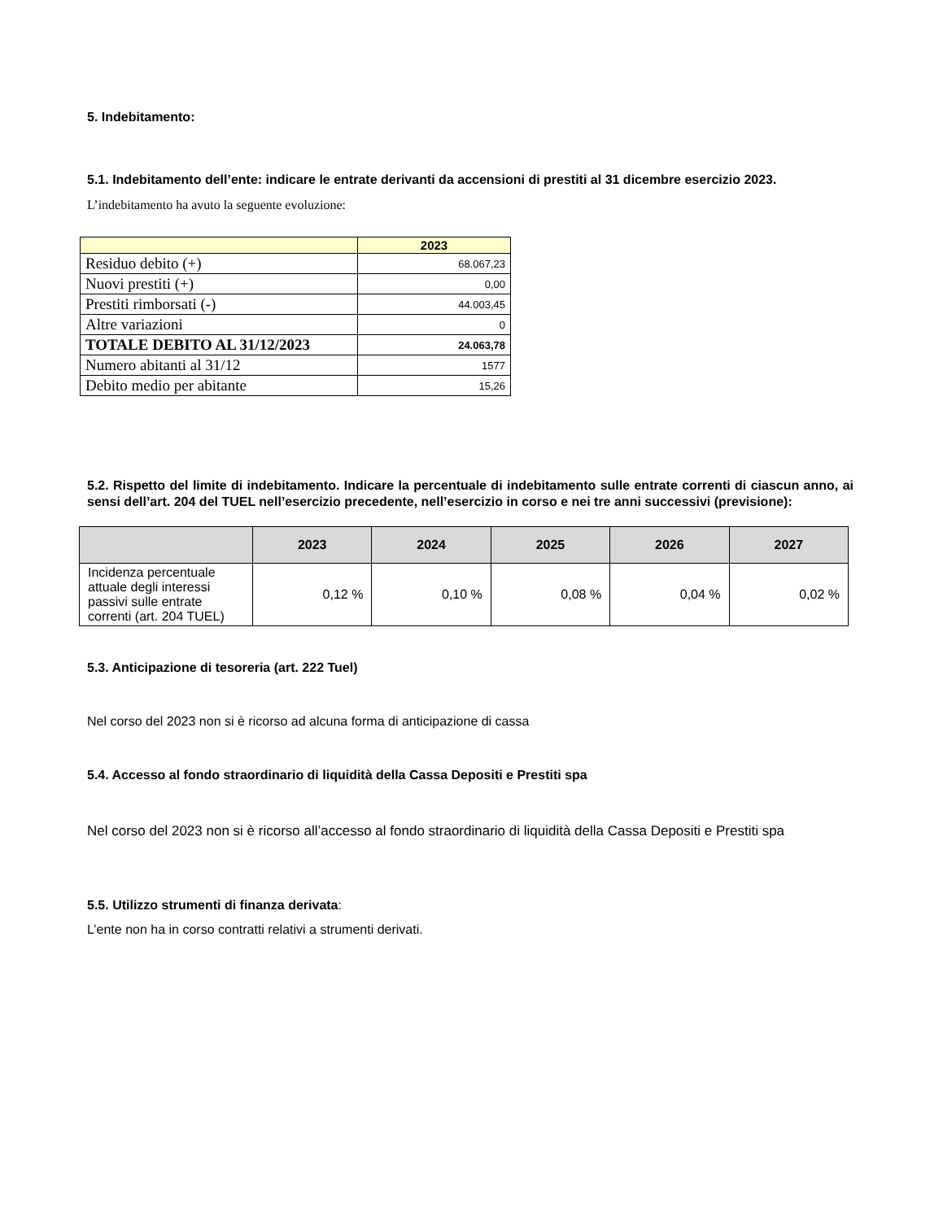5. Indebitamento:
5.1. Indebitamento dell’ente: indicare le entrate derivanti da accensioni di prestiti al 31 dicembre esercizio 2023.
L’indebitamento ha avuto la seguente evoluzione:
| | 2023 |
| Residuo debito (+) | 68.067,23 |
| Nuovi prestiti (+) | 0,00 |
| Prestiti rimborsati (-) | 44.003,45 |
| Altre variazioni | 0 |
| TOTALE DEBITO AL 31/12/2023 | 24.063,78 |
| Numero abitanti al 31/12 | 1577 |
| Debito medio per abitante | 15,26 |
5.2. Rispetto del limite di indebitamento. Indicare la percentuale di indebitamento sulle entrate correnti di ciascun anno, ai sensi dell’art. 204 del TUEL nell’esercizio precedente, nell’esercizio in corso e nei tre anni successivi (previsione):
| | 2023 | 2024 | 2025 | 2026 | 2027 |
| --- | --- | --- | --- | --- | --- |
| Incidenza percentuale attuale degli interessi passivi sulle entrate correnti (art. 204 TUEL) | 0,12 % | 0,10 % | 0,08 % | 0,04 % | 0,02 % |
5.3. Anticipazione di tesoreria (art. 222 Tuel)
Nel corso del 2023 non si è ricorso ad alcuna forma di anticipazione di cassa
5.4. Accesso al fondo straordinario di liquidità della Cassa Depositi e Prestiti spa
Nel corso del 2023 non si è ricorso all’accesso al fondo straordinario di liquidità della Cassa Depositi e Prestiti spa
5.5. Utilizzo strumenti di finanza derivata:
L’ente non ha in corso contratti relativi a strumenti derivati.